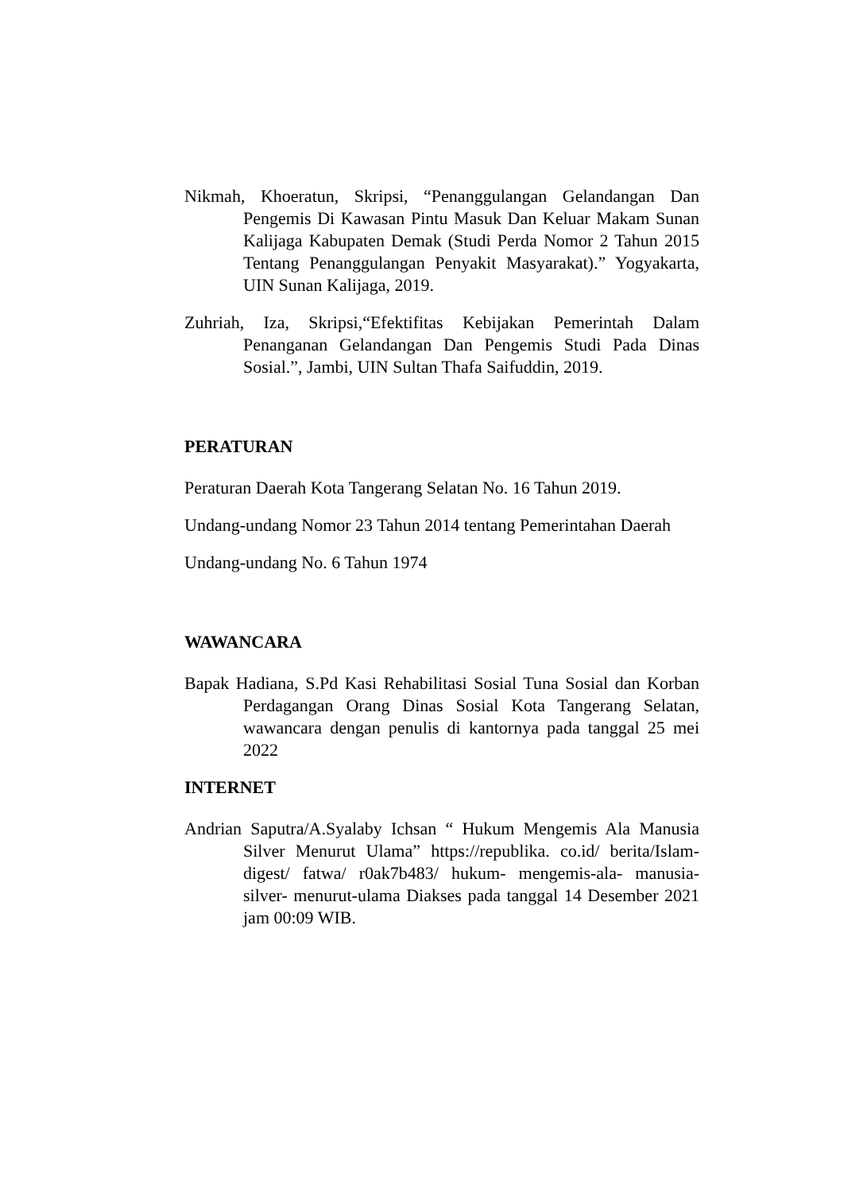Nikmah, Khoeratun, Skripsi, “Penanggulangan Gelandangan Dan Pengemis Di Kawasan Pintu Masuk Dan Keluar Makam Sunan Kalijaga Kabupaten Demak (Studi Perda Nomor 2 Tahun 2015 Tentang Penanggulangan Penyakit Masyarakat).” Yogyakarta, UIN Sunan Kalijaga, 2019.
Zuhriah, Iza, Skripsi,“Efektifitas Kebijakan Pemerintah Dalam Penanganan Gelandangan Dan Pengemis Studi Pada Dinas Sosial.”, Jambi, UIN Sultan Thafa Saifuddin, 2019.
PERATURAN
Peraturan Daerah Kota Tangerang Selatan No. 16 Tahun 2019.
Undang-undang Nomor 23 Tahun 2014 tentang Pemerintahan Daerah
Undang-undang No. 6 Tahun 1974
WAWANCARA
Bapak Hadiana, S.Pd Kasi Rehabilitasi Sosial Tuna Sosial dan Korban Perdagangan Orang Dinas Sosial Kota Tangerang Selatan, wawancara dengan penulis di kantornya pada tanggal 25 mei 2022
INTERNET
Andrian Saputra/A.Syalaby Ichsan “ Hukum Mengemis Ala Manusia Silver Menurut Ulama” https://republika. co.id/ berita/Islam-digest/ fatwa/ r0ak7b483/ hukum- mengemis-ala- manusia- silver- menurut-ulama Diakses pada tanggal 14 Desember 2021 jam 00:09 WIB.